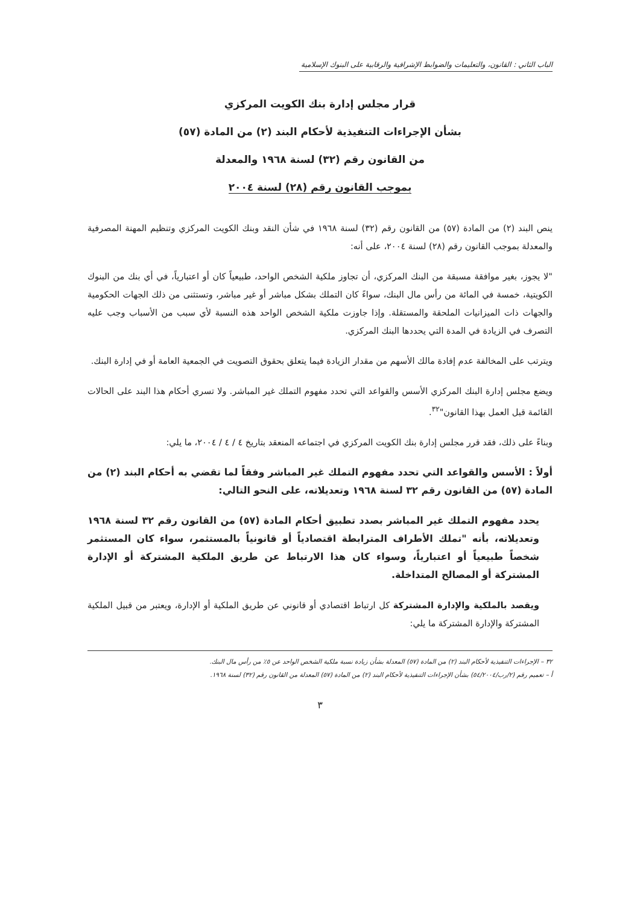الباب الثاني : القانون، والتعليمات والضوابط الإشرافية والرقابية على البنوك الإسلامية
قرار مجلس إدارة بنك الكويت المركزي
بشأن الإجراءات التنفيذية لأحكام البند (٢) من المادة (٥٧)
من القانون رقم (٣٢) لسنة ١٩٦٨ والمعدلة
بموجب القانون رقم (٢٨) لسنة ٢٠٠٤
ينص البند (٢) من المادة (٥٧) من القانون رقم (٣٢) لسنة ١٩٦٨ في شأن النقد وبنك الكويت المركزي وتنظيم المهنة المصرفية والمعدلة بموجب القانون رقم (٢٨) لسنة ٢٠٠٤، على أنه:
"لا يجوز، بغير موافقة مسبقة من البنك المركزي، أن تجاوز ملكية الشخص الواحد، طبيعياً كان أو اعتبارياً، في أي بنك من البنوك الكويتية، خمسة في المائة من رأس مال البنك، سواءً كان التملك بشكل مباشر أو غير مباشر، وتستثنى من ذلك الجهات الحكومية والجهات ذات الميزانيات الملحقة والمستقلة. وإذا جاوزت ملكية الشخص الواحد هذه النسبة لأي سبب من الأسباب وجب عليه التصرف في الزيادة في المدة التي يحددها البنك المركزي.
ويترتب على المخالفة عدم إفادة مالك الأسهم من مقدار الزيادة فيما يتعلق بحقوق التصويت في الجمعية العامة أو في إدارة البنك.
ويضع مجلس إدارة البنك المركزي الأسس والقواعد التي تحدد مفهوم التملك غير المباشر. ولا تسري أحكام هذا البند على الحالات القائمة قبل العمل بهذا القانون"<sup>٣٢</sup>.
وبناءً على ذلك، فقد قرر مجلس إدارة بنك الكويت المركزي في اجتماعه المنعقد بتاريخ ٤ / ٤ / ٢٠٠٤، ما يلي:
أولاً : الأسس والقواعد التي تحدد مفهوم التملك غير المباشر وفقاً لما تقضي به أحكام البند (٢) من المادة (٥٧) من القانون رقم ٣٢ لسنة ١٩٦٨ وتعديلاته، على النحو التالي:
يحدد مفهوم التملك غير المباشر بصدد تطبيق أحكام المادة (٥٧) من القانون رقم ٣٢ لسنة ١٩٦٨ وتعديلاته، بأنه "تملك الأطراف المترابطة اقتصادياً أو قانونياً بالمستثمر، سواء كان المستثمر شخصاً طبيعياً أو اعتبارياً، وسواء كان هذا الارتباط عن طريق الملكية المشتركة أو الإدارة المشتركة أو المصالح المتداخلة.
ويقصد بالملكية والإدارة المشتركة كل ارتباط اقتصادي أو قانوني عن طريق الملكية أو الإدارة، ويعتبر من قبيل الملكية المشتركة والإدارة المشتركة ما يلي:
٣٢ – الإجراءات التنفيذية لأحكام البند (٢) من المادة (٥٧) المعدلة بشأن زيادة نسبة ملكية الشخص الواحد عن ٥٪ من رأس مال البنك.
أ – تعميم رقم (٢/رب/٥٤/٢٠٠٤) بشأن الإجراءات التنفيذية لأحكام البند (٢) من المادة (٥٧) المعدلة من القانون رقم (٣٢) لسنة ١٩٦٨.
٣